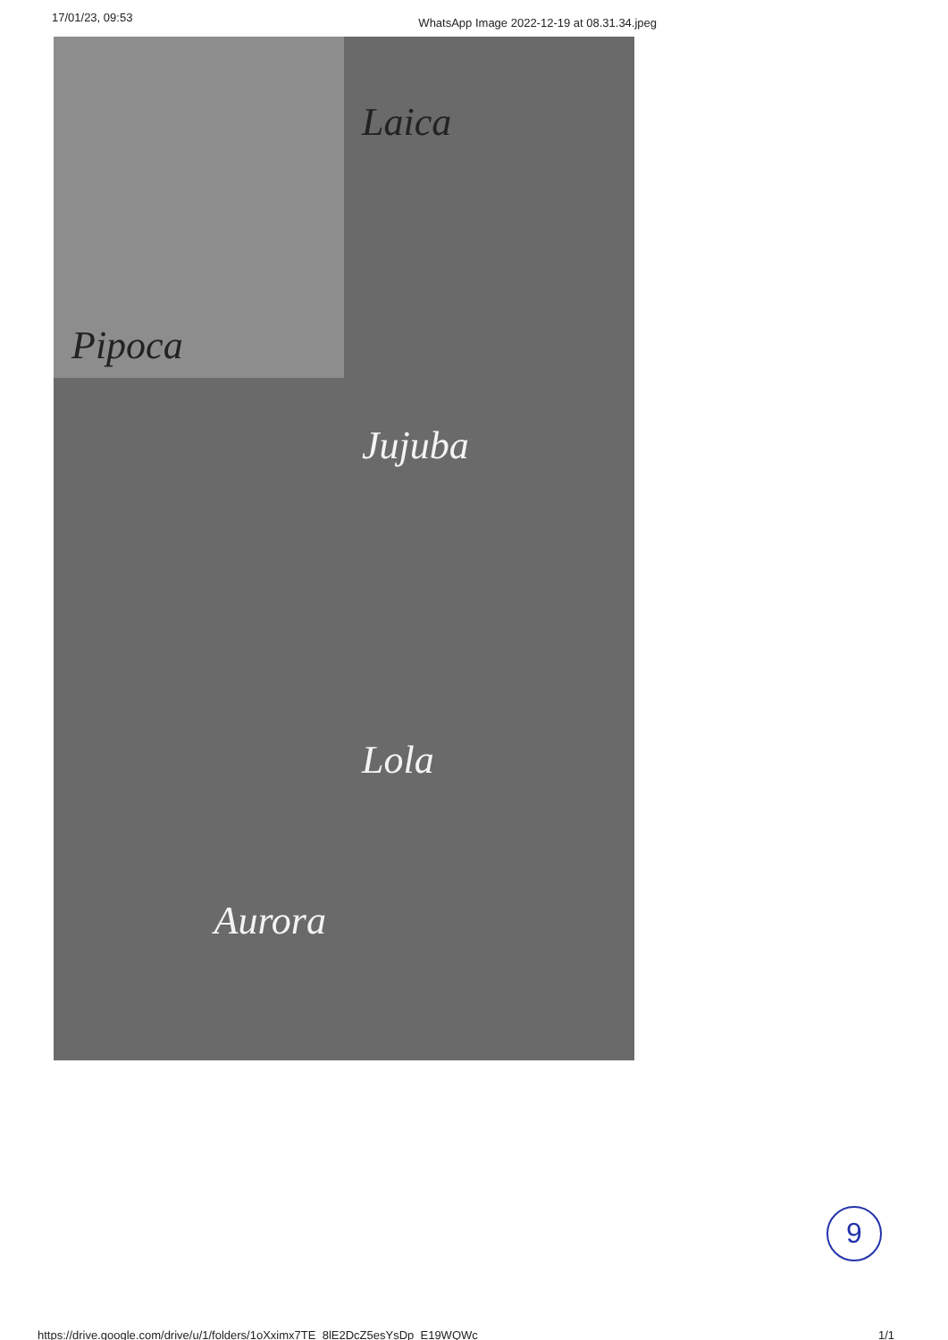17/01/23, 09:53 WhatsApp Image 2022-12-19 at 08.31.34.jpeg
Pipoca
Laica
Jujuba
Aurora
Lola
9
https://drive.google.com/drive/u/1/folders/1oXximx7TE_8lE2DcZ5esYsDp_E19WQWc 1/1